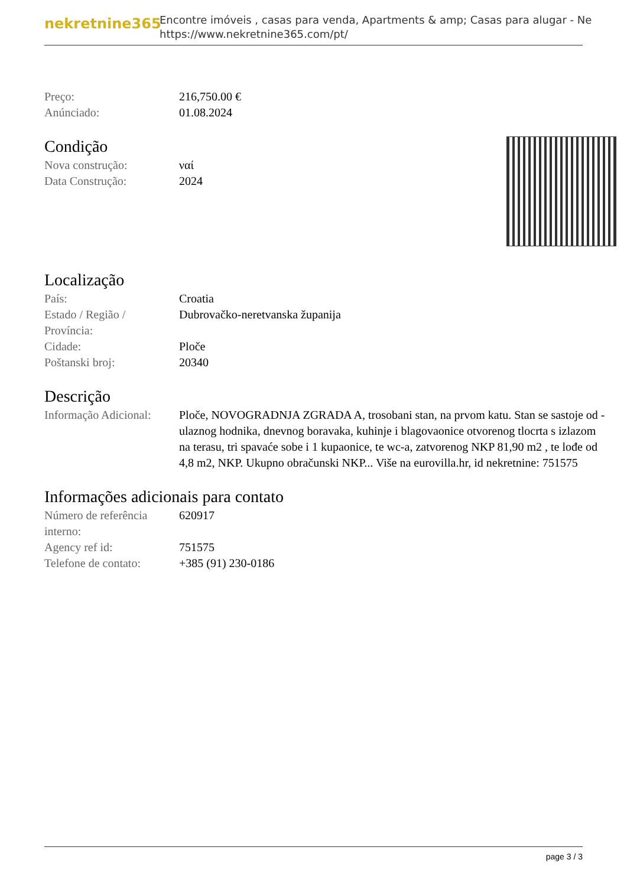nekretnine365
Encontre imóveis , casas para venda, Apartments & amp; Casas para alugar - Ne
https://www.nekretnine365.com/pt/
| Preço: | 216,750.00 € |
| Anúnciado: | 01.08.2024 |
Condição
| Nova construção: | ναί |
| Data Construção: | 2024 |
Localização
| País: | Croatia |
| Estado / Região / Província: | Dubrovačko-neretvanska županija |
| Cidade: | Ploče |
| Poštanski broj: | 20340 |
Descrição
| Informação Adicional: | Ploče, NOVOGRADNJA ZGRADA A, trosobani stan, na prvom katu. Stan se sastoje od - ulaznog hodnika, dnevnog boravaka, kuhinje i blagovaonice otvorenog tlocrta s izlazom na terasu, tri spavaće sobe i 1 kupaonice, te wc-a, zatvorenog NKP 81,90 m2 , te lođe od 4,8 m2, NKP. Ukupno obračunski NKP... Više na eurovilla.hr, id nekretnine: 751575 |
Informações adicionais para contato
| Número de referência interno: | 620917 |
| Agency ref id: | 751575 |
| Telefone de contato: | +385 (91) 230-0186 |
page 3 / 3